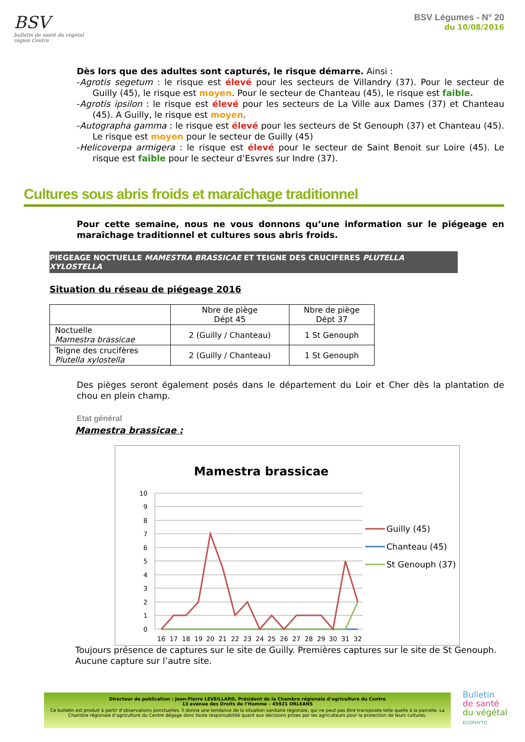BSV
bulletin de santé du végétal
région Centre
BSV Légumes - N° 20
du 10/08/2016
Dès lors que des adultes sont capturés, le risque démarre. Ainsi :
-Agrotis segetum : le risque est élevé pour les secteurs de Villandry (37). Pour le secteur de Guilly (45), le risque est moyen. Pour le secteur de Chanteau (45), le risque est faible.
-Agrotis ipsilon : le risque est élevé pour les secteurs de La Ville aux Dames (37) et Chanteau (45). A Guilly, le risque est moyen.
-Autographa gamma : le risque est élevé pour les secteurs de St Genouph (37) et Chanteau (45). Le risque est moyen pour le secteur de Guilly (45)
-Helicoverpa armigera : le risque est élevé pour le secteur de Saint Benoit sur Loire (45). Le risque est faible pour le secteur d’Esvres sur Indre (37).
Cultures sous abris froids et maraîchage traditionnel
Pour cette semaine, nous ne vous donnons qu’une information sur le piégeage en maraîchage traditionnel et cultures sous abris froids.
PIEGEAGE NOCTUELLE MAMESTRA BRASSICAE ET TEIGNE DES CRUCIFERES PLUTELLA XYLOSTELLA
Situation du réseau de piégeage 2016
| | Nbre de piège Dépt 45 | Nbre de piège Dépt 37 |
| --- | --- | --- |
| Noctuelle Mamestra brassicae | 2 (Guilly / Chanteau) | 1 St Genouph |
| Teigne des crucifères Plutella xylostella | 2 (Guilly / Chanteau) | 1 St Genouph |
Des pièges seront également posés dans le département du Loir et Cher dès la plantation de chou en plein champ.
Etat général
Mamestra brassicae :
Mamestra brassicae
10
9
8
7
6
5
4
3
2
1
0
16
17
18
19
20
21
22
23
24
25
26
27
28
29
30
31
32
Guilly (45)
Chanteau (45)
St Genouph (37)
Toujours présence de captures sur le site de Guilly. Premières captures sur le site de St Genouph. Aucune capture sur l’autre site.
Directeur de publication : Jean-Pierre LEVEILLARD, Président de la Chambre régionale d’agriculture du Centre
13 avenue des Droits de l’Homme – 45921 ORLEANS
Ce bulletin est produit à partir d’observations ponctuelles. Il donne une tendance de la situation sanitaire régionale, qui ne peut pas être transposée telle quelle à la parcelle. La Chambre régionale d’agriculture du Centre dégage donc toute responsabilité quant aux décisions prises par les agriculteurs pour la protection de leurs cultures.
Bulletin
de santé
du végétal
ECOPHYTO